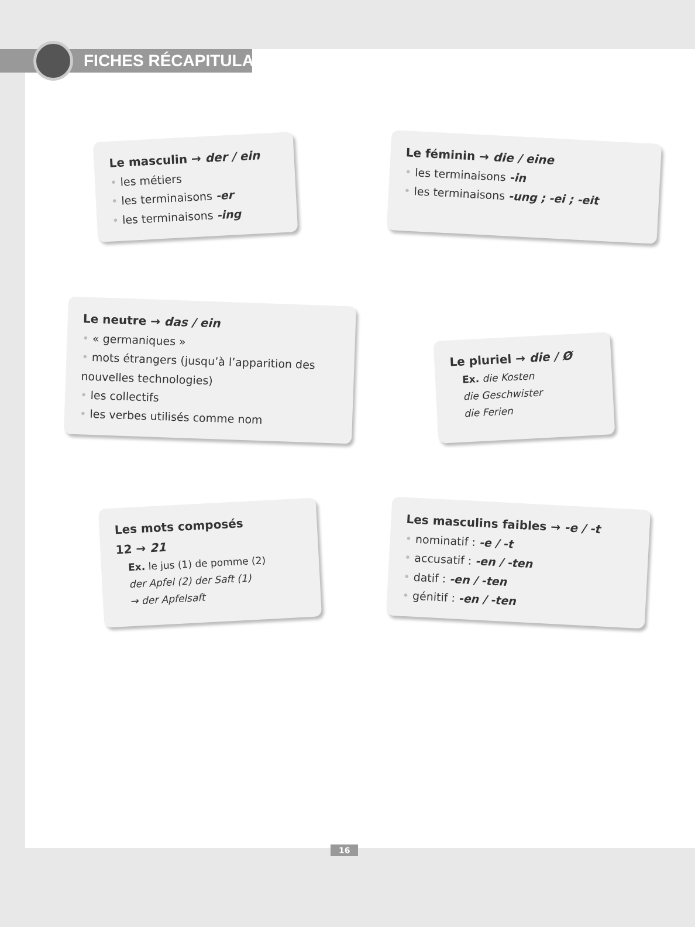FICHES RÉCAPITULATIVES
Le masculin → der / ein
• les métiers
• les terminaisons -er
• les terminaisons -ing
Le féminin → die / eine
• les terminaisons -in
• les terminaisons -ung ; -ei ; -eit
Le neutre → das / ein
• « germaniques »
• mots étrangers (jusqu’à l’apparition des nouvelles technologies)
• les collectifs
• les verbes utilisés comme nom
Le pluriel → die / Ø
Ex. die Kosten
die Geschwister
die Ferien
Les mots composés
12 → 21
Ex. le jus (1) de pomme (2)
der Apfel (2) der Saft (1)
→ der Apfelsaft
Les masculins faibles → -e / -t
• nominatif : -e / -t
• accusatif : -en / -ten
• datif : -en / -ten
• génitif : -en / -ten
16